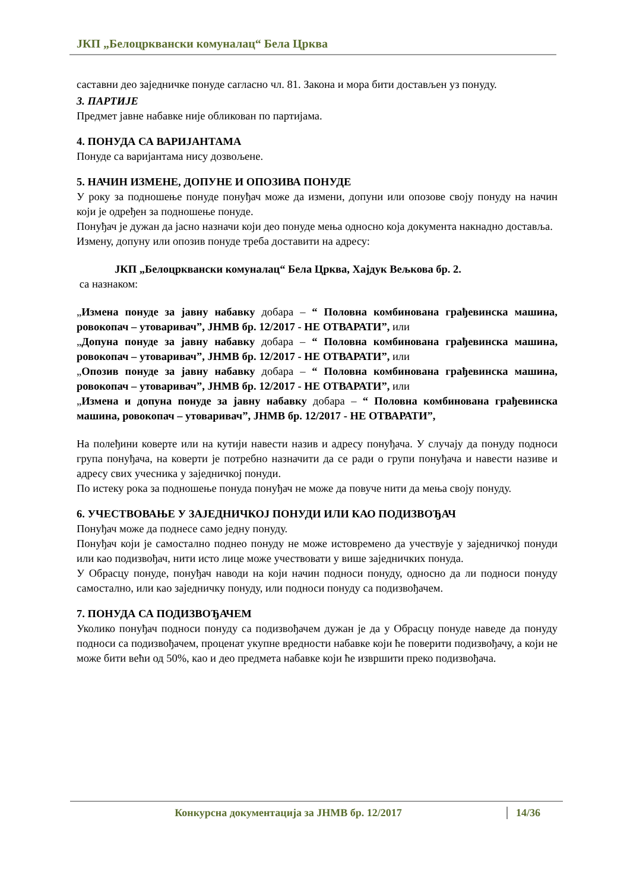ЈКП „Белоцрквански комуналац“ Бела Црква
саставни део заједничке понуде сагласно чл. 81. Закона и мора бити достављен уз понуду.
3. ПАРТИЈЕ
Предмет јавне набавке није обликован по партијама.
4. ПОНУДА СА ВАРИЈАНТАМА
Понуде са варијантама нису дозвољене.
5. НАЧИН ИЗМЕНЕ, ДОПУНЕ И ОПОЗИВА ПОНУДЕ
У року за подношење понуде понуђач може да измени, допуни или опозове своју понуду на начин који је одређен за подношење понуде.
Понуђач је дужан да јасно назначи који део понуде мења односно која документа накнадно доставља.
Измену, допуну или опозив понуде треба доставити на адресу:
ЈКП „Белоцрквански комуналац“ Бела Црква, Хајдук Вељкова бр. 2.
са назнаком:
„Измена понуде за јавну набавку добара – “ Половна комбинована грађевинска машина, ровокопач – утоваривач”, ЈНМВ бр. 12/2017 - НЕ ОТВАРАТИ”, или
„Допуна понуде за јавну набавку добара – “ Половна комбинована грађевинска машина, ровокопач – утоваривач”, ЈНМВ бр. 12/2017 - НЕ ОТВАРАТИ”, или
„Опозив понуде за јавну набавку добара – “ Половна комбинована грађевинска машина, ровокопач – утоваривач”, ЈНМВ бр. 12/2017 - НЕ ОТВАРАТИ”, или
„Измена и допуна понуде за јавну набавку добара – “ Половна комбинована грађевинска машина, ровокопач – утоваривач”, ЈНМВ бр. 12/2017 - НЕ ОТВАРАТИ”,
На полеђини коверте или на кутији навести назив и адресу понуђача. У случају да понуду подноси група понуђача, на коверти је потребно назначити да се ради о групи понуђача и навести називе и адресу свих учесника у заједничкој понуди.
По истеку рока за подношење понуда понуђач не може да повуче нити да мења своју понуду.
6. УЧЕСТВОВАЊЕ У ЗАЈЕДНИЧКОЈ ПОНУДИ ИЛИ КАО ПОДИЗВОЂАЧ
Понуђач може да поднесе само једну понуду.
Понуђач који је самостално поднео понуду не може истовремено да учествује у заједничкој понуди или као подизвођач, нити исто лице може учествовати у више заједничких понуда.
У Обрасцу понуде, понуђач наводи на који начин подноси понуду, односно да ли подноси понуду самостално, или као заједничку понуду, или подноси понуду са подизвођачем.
7. ПОНУДА СА ПОДИЗВОЂАЧЕМ
Уколико понуђач подноси понуду са подизвођачем дужан је да у Обрасцу понуде наведе да понуду подноси са подизвођачем, проценат укупне вредности набавке који ће поверити подизвођачу, а који не може бити већи од 50%, као и део предмета набавке који ће извршити преко подизвођача.
Конкурсна документација за ЈНМВ бр. 12/2017 14/36